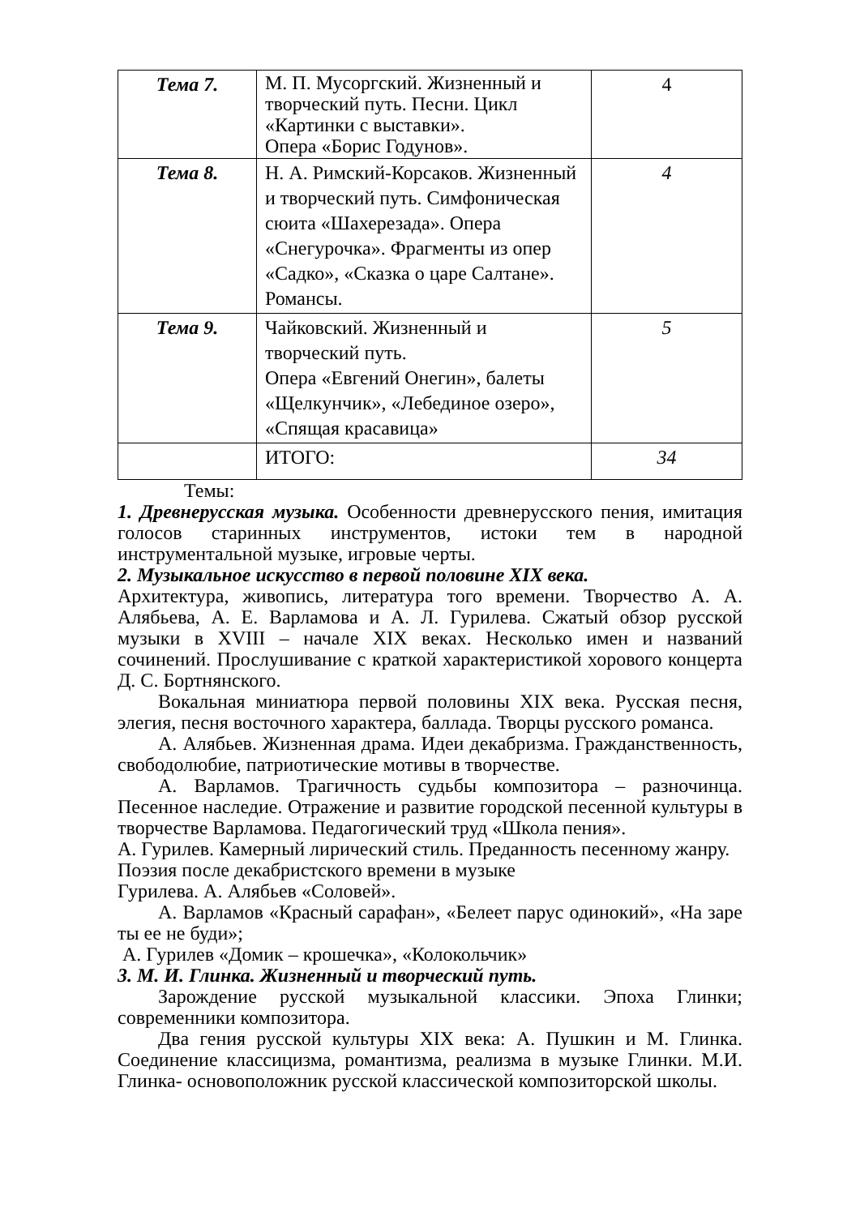| Тема 7. | М. П. Мусоргский. Жизненный и творческий путь. Песни. Цикл «Картинки с выставки». Опера «Борис Годунов». | 4 |
| Тема 8. | Н. А. Римский-Корсаков. Жизненный и творческий путь. Симфоническая сюита «Шахерезада». Опера «Снегурочка». Фрагменты из опер «Садко», «Сказка о царе Салтане». Романсы. | 4 |
| Тема 9. | Чайковский. Жизненный и творческий путь. Опера «Евгений Онегин», балеты «Щелкунчик», «Лебединое озеро», «Спящая красавица» | 5 |
| | ИТОГО: | 34 |
Темы:
1. Древнерусская музыка. Особенности древнерусского пения, имитация голосов старинных инструментов, истоки тем в народной инструментальной музыке, игровые черты.
2. Музыкальное искусство в первой половине XIX века.
Архитектура, живопись, литература того времени. Творчество А. А. Алябьева, А. Е. Варламова и А. Л. Гурилева. Сжатый обзор русской музыки в XVIII – начале XIX веках. Несколько имен и названий сочинений. Прослушивание с краткой характеристикой хорового концерта Д. С. Бортнянского.
Вокальная миниатюра первой половины XIX века. Русская песня, элегия, песня восточного характера, баллада. Творцы русского романса.
А. Алябьев. Жизненная драма. Идеи декабризма. Гражданственность, свободолюбие, патриотические мотивы в творчестве.
А. Варламов. Трагичность судьбы композитора – разночинца. Песенное наследие. Отражение и развитие городской песенной культуры в творчестве Варламова. Педагогический труд «Школа пения».
А. Гурилев. Камерный лирический стиль. Преданность песенному жанру.
Поэзия после декабристского времени в музыке
Гурилева. А. Алябьев «Соловей».
А. Варламов «Красный сарафан», «Белеет парус одинокий», «На заре ты ее не буди»;
А. Гурилев «Домик – крошечка», «Колокольчик»
3. М. И. Глинка. Жизненный и творческий путь.
Зарождение русской музыкальной классики. Эпоха Глинки; современники композитора.
Два гения русской культуры XIX века: А. Пушкин и М. Глинка. Соединение классицизма, романтизма, реализма в музыке Глинки. М.И. Глинка- основоположник русской классической композиторской школы.